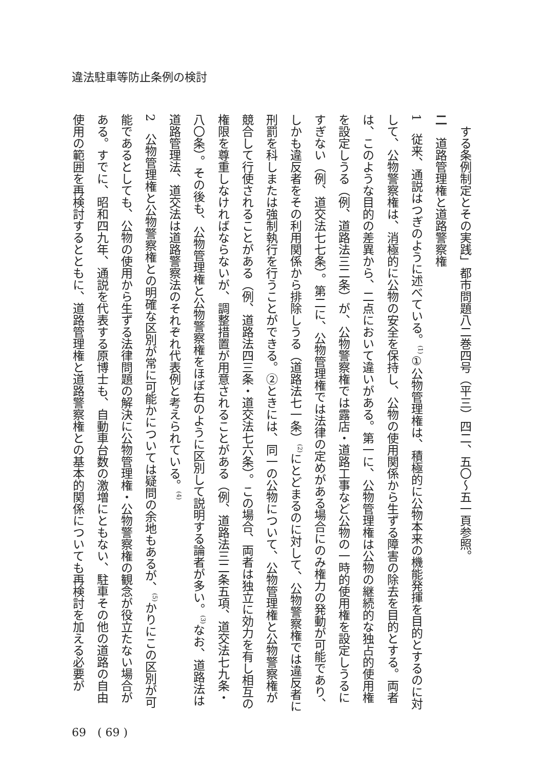違法駐車等防止条例の検討
する条例制定とその実践」都市問題八二巻四号（平三）四二、五〇～五一頁参照。
二　道路管理権と道路警察権
1　従来、通説はつぎのように述べている。<sup>(1)</sup>①公物管理権は、積極的に公物本来の機能発揮を目的とするのに対して、公物警察権は、消極的に公物の安全を保持し、公物の使用関係から生ずる障害の除去を目的とする。両者は、このような目的の差異から、二点において違いがある。第一に、公物管理権は公物の継続的な独占的使用権を設定しうる（例、道路法三二条）が、公物警察権では露店・道路工事など公物の一時的使用権を設定しうるにすぎない（例、道交法七七条）。第二に、公物管理権では法律の定めがある場合にのみ権力の発動が可能であり、しかも違反者をその利用関係から排除しうる（道路法七一条）<sup>(2)</sup>にとどまるのに対して、公物警察権では違反者に刑罰を科しまたは強制執行を行うことができる。②ときには、同一の公物について、公物管理権と公物警察権が競合して行使されることがある（例、道路法四三条・道交法七六条）。この場合、両者は独立に効力を有し相互の権限を尊重しなければならないが、調整措置が用意されることがある（例、道路法三二条五項、道交法七九条・八〇条）。その後も、公物管理権と公物警察権をほぼ右のように区別して説明する論者が多い。<sup>(3)</sup>なお、道路法は道路管理法、道交法は道路警察法のそれぞれ代表例と考えられている。<sup>(4)</sup>
2　公物管理権と公物警察権との明確な区別が常に可能かについては疑問の余地もあるが、<sup>(5)</sup>かりにこの区別が可能であるとしても、公物の使用から生ずる法律問題の解決に公物管理権・公物警察権の観念が役立たない場合がある。すでに、昭和四九年、通説を代表する原博士も、自動車台数の激増にともない、駐車その他の道路の自由使用の範囲を再検討するとともに、道路管理権と道路警察権との基本的関係についても再検討を加える必要が
69　( 69 )